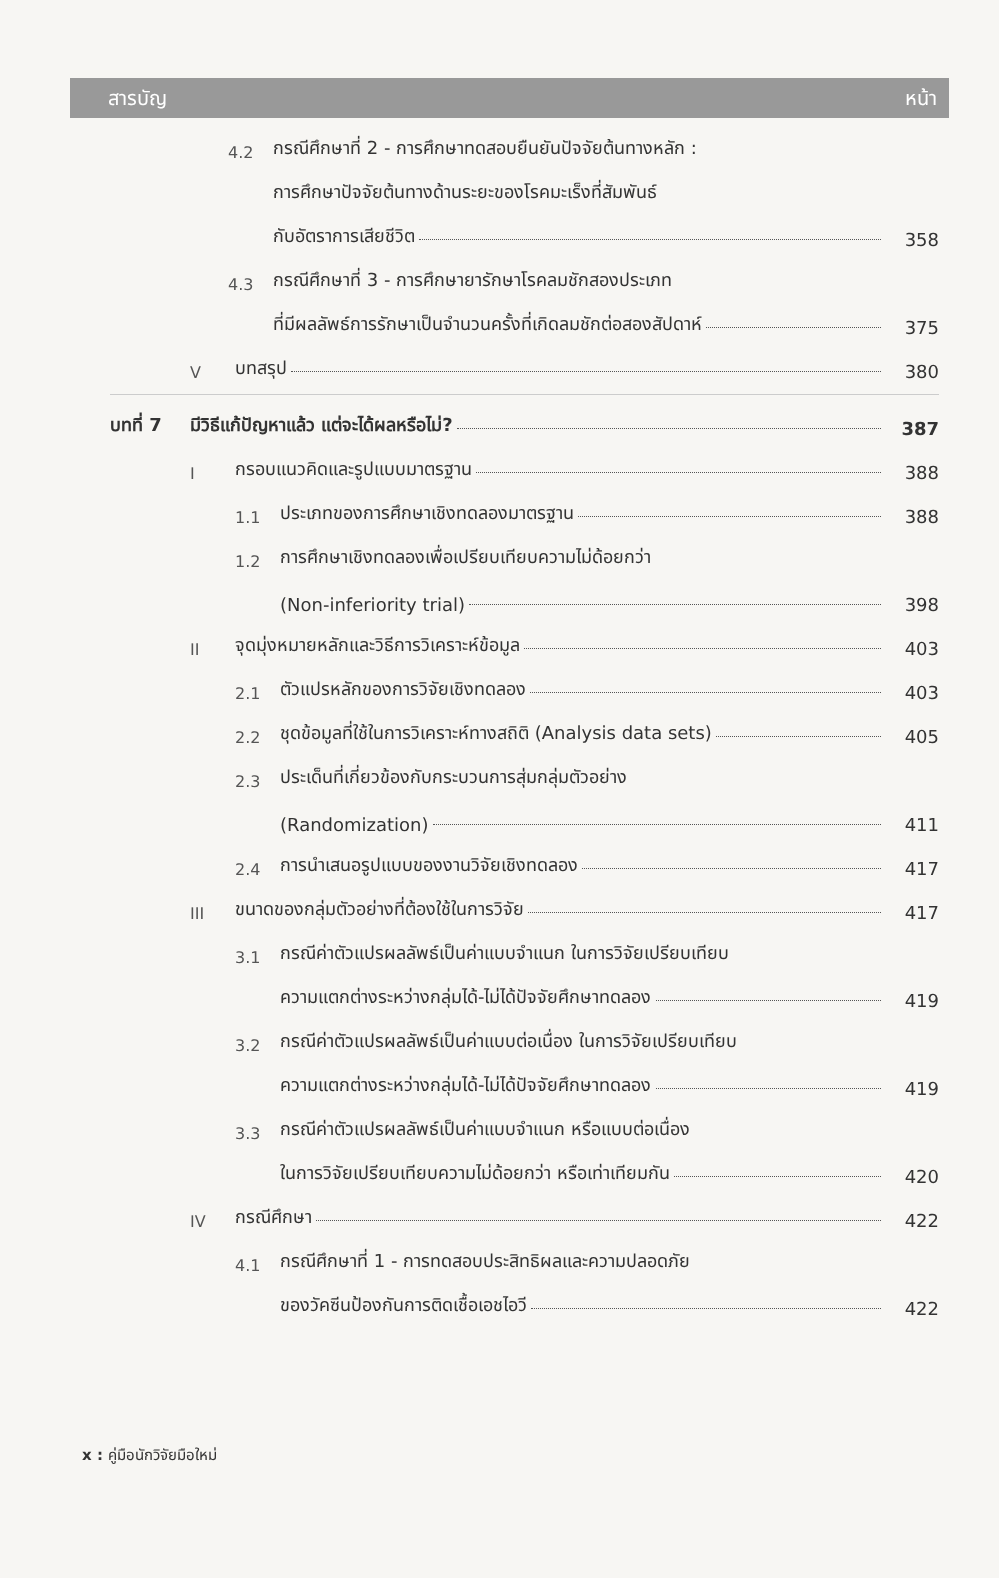สารบัญ หน้า
4.2 กรณีศึกษาที่ 2 - การศึกษาทดสอบยืนยันปัจจัยต้นทางหลัก :
การศึกษาปัจจัยต้นทางด้านระยะของโรคมะเร็งที่สัมพันธ์
กับอัตราการเสียชีวิต
358
4.3 กรณีศึกษาที่ 3 - การศึกษายารักษาโรคลมชักสองประเภท
ที่มีผลลัพธ์การรักษาเป็นจำนวนครั้งที่เกิดลมชักต่อสองสัปดาห์
375
Vบทสรุป
380
บทที่ 7 มีวิธีแก้ปัญหาแล้ว แต่จะได้ผลหรือไม่?
387
Iกรอบแนวคิดและรูปแบบมาตรฐาน
388
1.1 ประเภทของการศึกษาเชิงทดลองมาตรฐาน
388
1.2 การศึกษาเชิงทดลองเพื่อเปรียบเทียบความไม่ด้อยกว่า
(Non-inferiority trial)
398
II จุดมุ่งหมายหลักและวิธีการวิเคราะห์ข้อมูล
403
2.1 ตัวแปรหลักของการวิจัยเชิงทดลอง
403
2.2 ชุดข้อมูลที่ใช้ในการวิเคราะห์ทางสถิติ (Analysis data sets)
405
2.3 ประเด็นที่เกี่ยวข้องกับกระบวนการสุ่มกลุ่มตัวอย่าง
(Randomization)
411
2.4 การนำเสนอรูปแบบของงานวิจัยเชิงทดลอง
417
III ขนาดของกลุ่มตัวอย่างที่ต้องใช้ในการวิจัย
417
3.1 กรณีค่าตัวแปรผลลัพธ์เป็นค่าแบบจำแนก ในการวิจัยเปรียบเทียบ
ความแตกต่างระหว่างกลุ่มได้-ไม่ได้ปัจจัยศึกษาทดลอง
419
3.2 กรณีค่าตัวแปรผลลัพธ์เป็นค่าแบบต่อเนื่อง ในการวิจัยเปรียบเทียบ
ความแตกต่างระหว่างกลุ่มได้-ไม่ได้ปัจจัยศึกษาทดลอง
419
3.3 กรณีค่าตัวแปรผลลัพธ์เป็นค่าแบบจำแนก หรือแบบต่อเนื่อง
ในการวิจัยเปรียบเทียบความไม่ด้อยกว่า หรือเท่าเทียมกัน
420
IV กรณีศึกษา
422
4.1 กรณีศึกษาที่ 1 - การทดสอบประสิทธิผลและความปลอดภัย
ของวัคซีนป้องกันการติดเชื้อเอชไอวี
422
x : คู่มือนักวิจัยมือใหม่